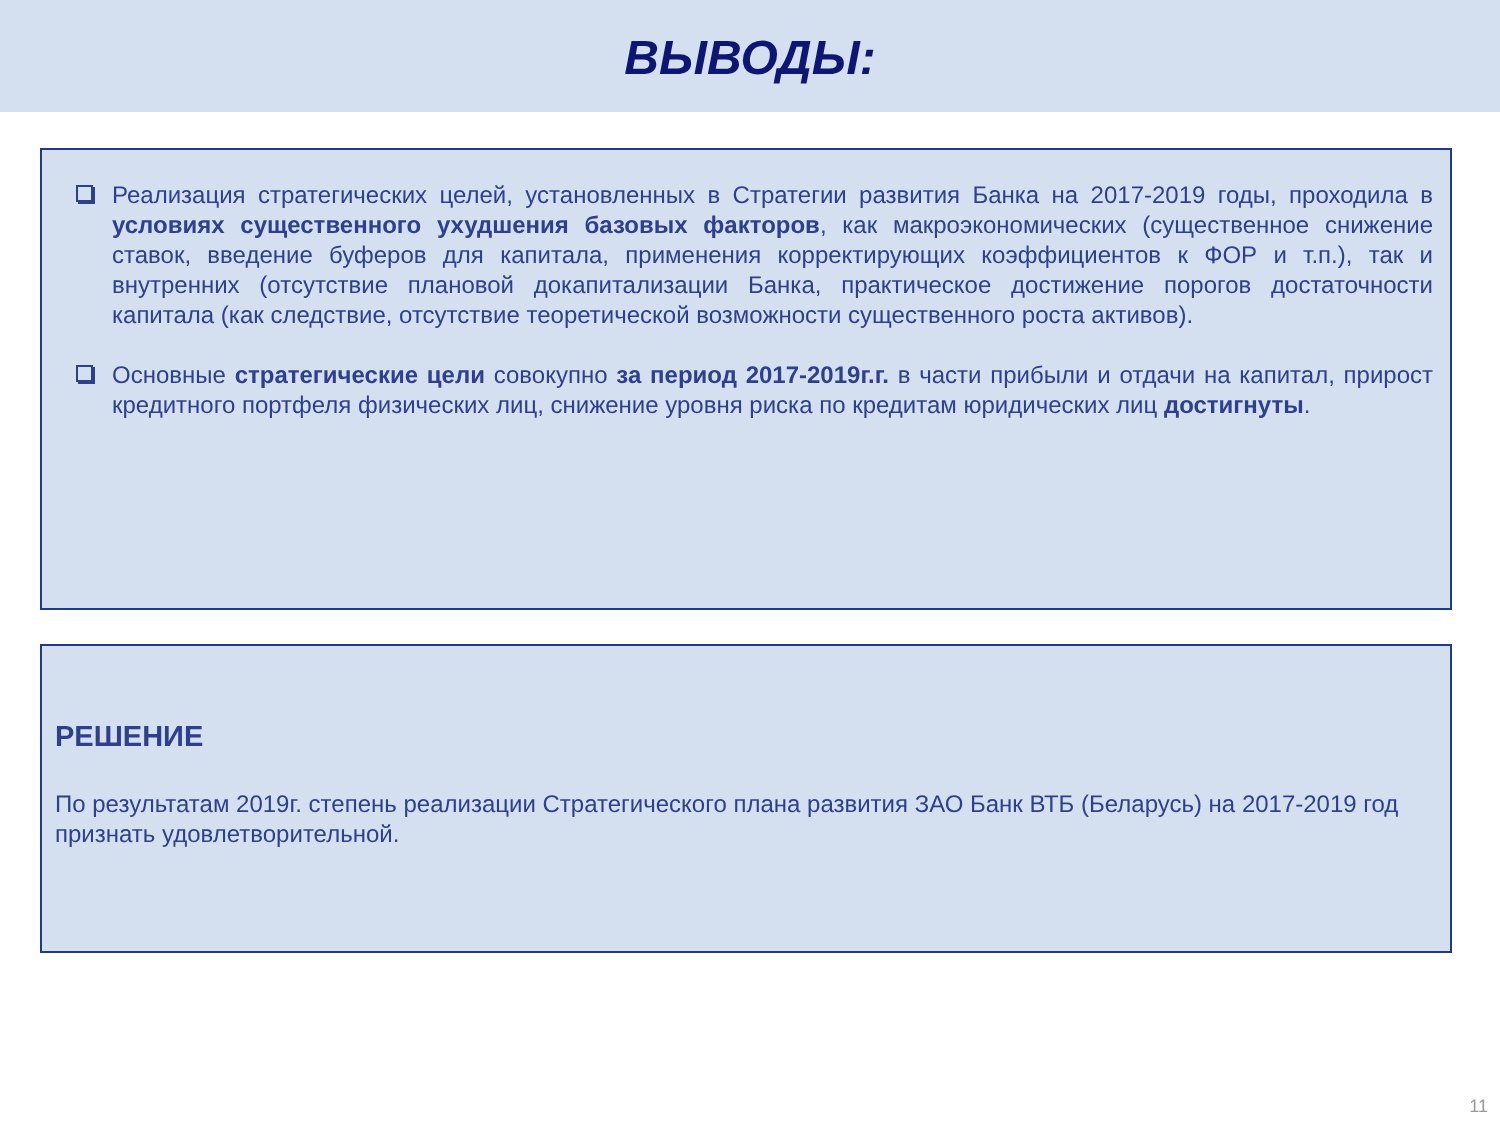ВЫВОДЫ:
Реализация стратегических целей, установленных в Стратегии развития Банка на 2017-2019 годы, проходила в условиях существенного ухудшения базовых факторов, как макроэкономических (существенное снижение ставок, введение буферов для капитала, применения корректирующих коэффициентов к ФОР и т.п.), так и внутренних (отсутствие плановой докапитализации Банка, практическое достижение порогов достаточности капитала (как следствие, отсутствие теоретической возможности существенного роста активов).
Основные стратегические цели совокупно за период 2017-2019г.г. в части прибыли и отдачи на капитал, прирост кредитного портфеля физических лиц, снижение уровня риска по кредитам юридических лиц достигнуты.
РЕШЕНИЕ
По результатам 2019г. степень реализации Стратегического плана развития ЗАО Банк ВТБ (Беларусь) на 2017-2019 год признать удовлетворительной.
11